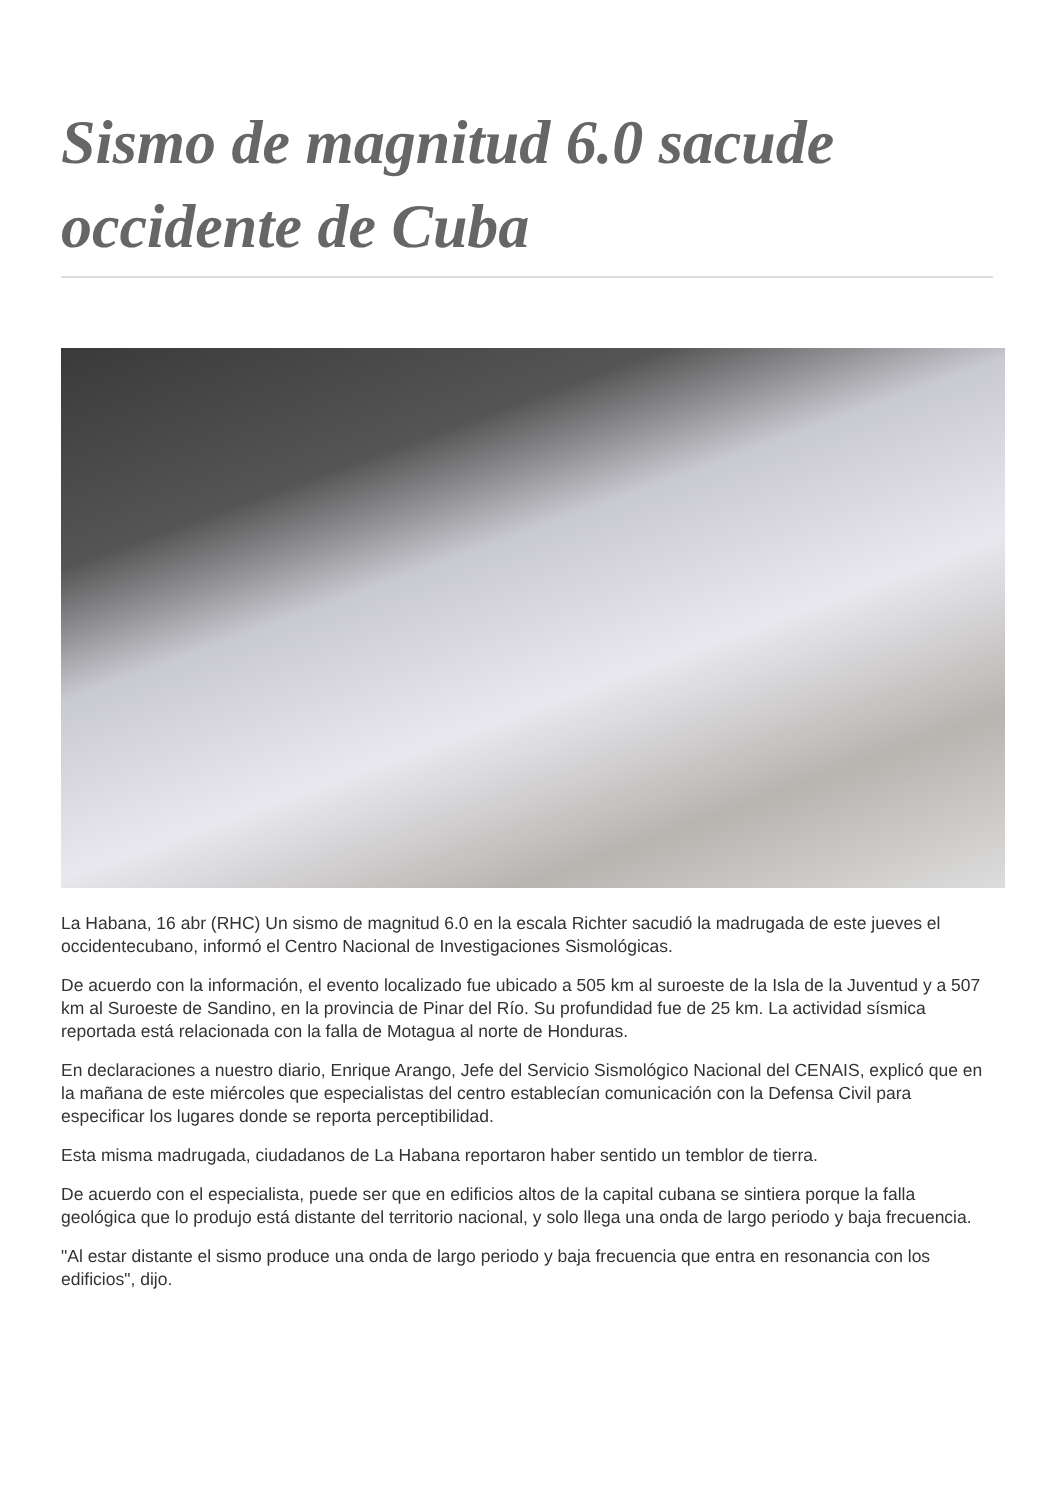Sismo de magnitud 6.0 sacude occidente de Cuba
La Habana, 16 abr (RHC) Un sismo de magnitud 6.0 en la escala Richter sacudió la madrugada de este jueves el occidentecubano, informó el Centro Nacional de Investigaciones Sismológicas.
De acuerdo con la información, el evento localizado fue ubicado a 505 km al suroeste de la Isla de la Juventud y a 507 km al Suroeste de Sandino, en la provincia de Pinar del Río. Su profundidad fue de 25 km. La actividad sísmica reportada está relacionada con la falla de Motagua al norte de Honduras.
En declaraciones a nuestro diario, Enrique Arango, Jefe del Servicio Sismológico Nacional del CENAIS, explicó que en la mañana de este miércoles que especialistas del centro establecían comunicación con la Defensa Civil para especificar los lugares donde se reporta perceptibilidad.
Esta misma madrugada, ciudadanos de La Habana reportaron haber sentido un temblor de tierra.
De acuerdo con el especialista, puede ser que en edificios altos de la capital cubana se sintiera porque la falla geológica que lo produjo está distante del territorio nacional, y solo llega una onda de largo periodo y baja frecuencia.
"Al estar distante el sismo produce una onda de largo periodo y baja frecuencia que entra en resonancia con los edificios", dijo.